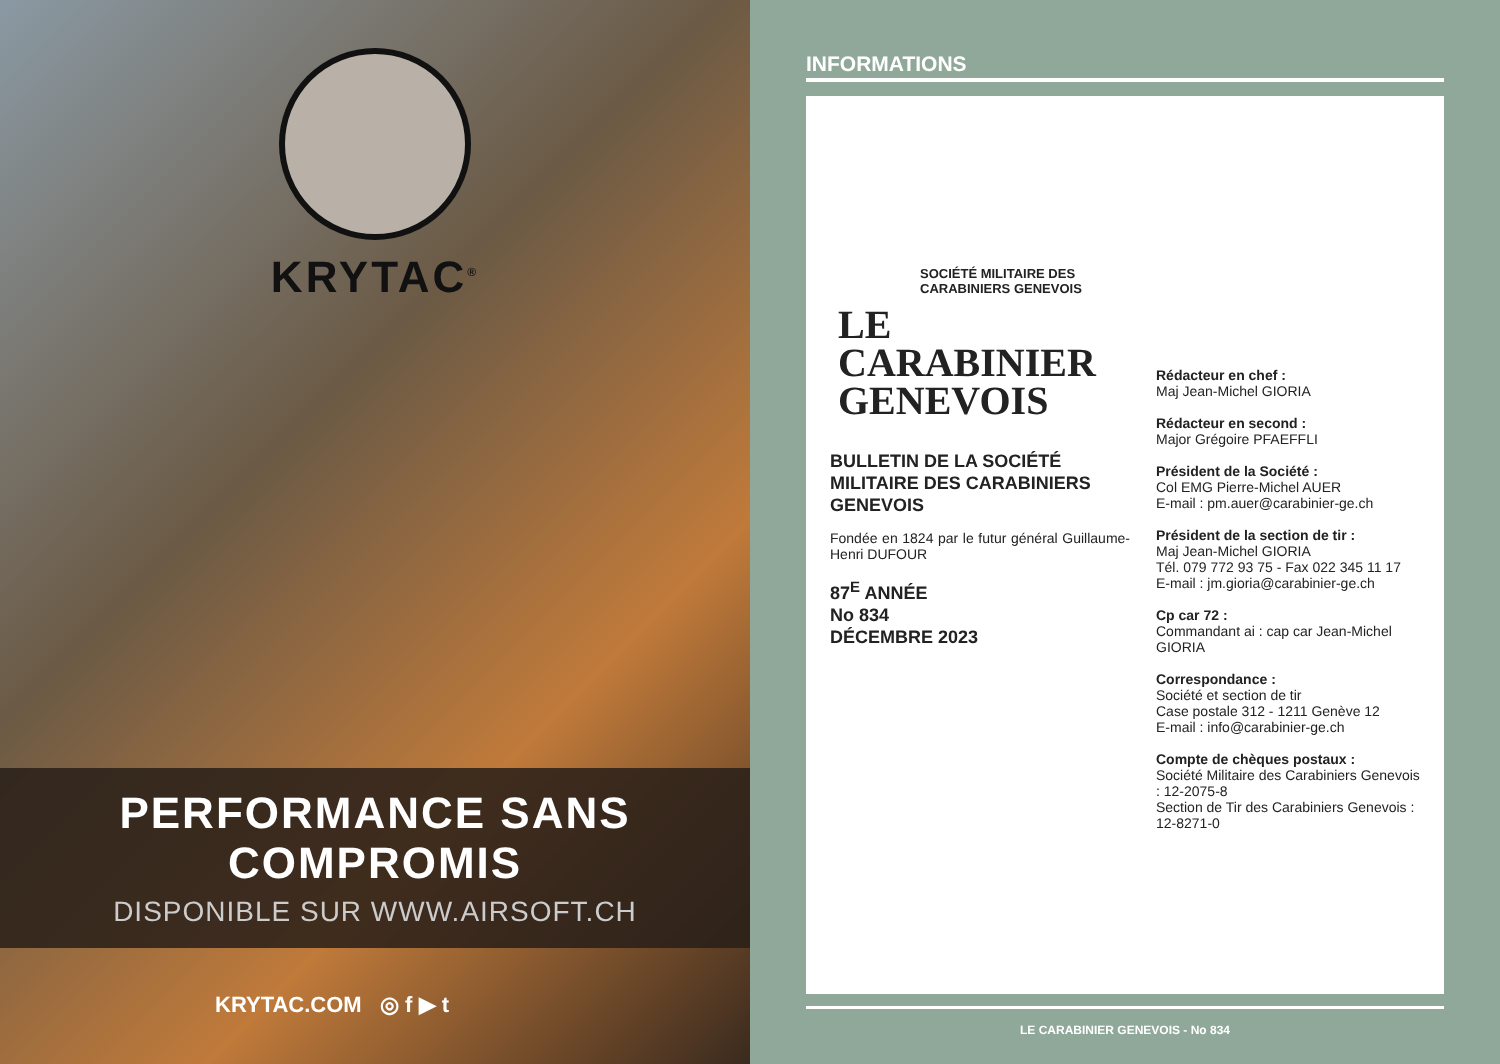KRYTAC<sup>®</sup>
PERFORMANCE SANS COMPROMIS
DISPONIBLE SUR WWW.AIRSOFT.CH
KRYTAC.COM ◎ f ▶ t
INFORMATIONS
SOCIÉTÉ MILITAIRE DES CARABINIERS GENEVOIS
LE
CARABINIER
GENEVOIS
BULLETIN DE LA SOCIÉTÉ MILITAIRE DES CARABINIERS GENEVOIS
Fondée en 1824 par le futur général Guillaume-Henri DUFOUR
87<sup>E</sup> ANNÉE
No 834
DÉCEMBRE 2023
Rédacteur en chef :
Maj Jean-Michel GIORIA
Rédacteur en second :
Major Grégoire PFAEFFLI
Président de la Société :
Col EMG Pierre-Michel AUER
E-mail : pm.auer@carabinier-ge.ch
Président de la section de tir :
Maj Jean-Michel GIORIA
Tél. 079 772 93 75 - Fax 022 345 11 17
E-mail : jm.gioria@carabinier-ge.ch
Cp car 72 :
Commandant ai : cap car Jean-Michel GIORIA
Correspondance :
Société et section de tir
Case postale 312 - 1211 Genève 12
E-mail : info@carabinier-ge.ch
Compte de chèques postaux :
Société Militaire des Carabiniers Genevois : 12-2075-8
Section de Tir des Carabiniers Genevois : 12-8271-0
LE CARABINIER GENEVOIS - No 834